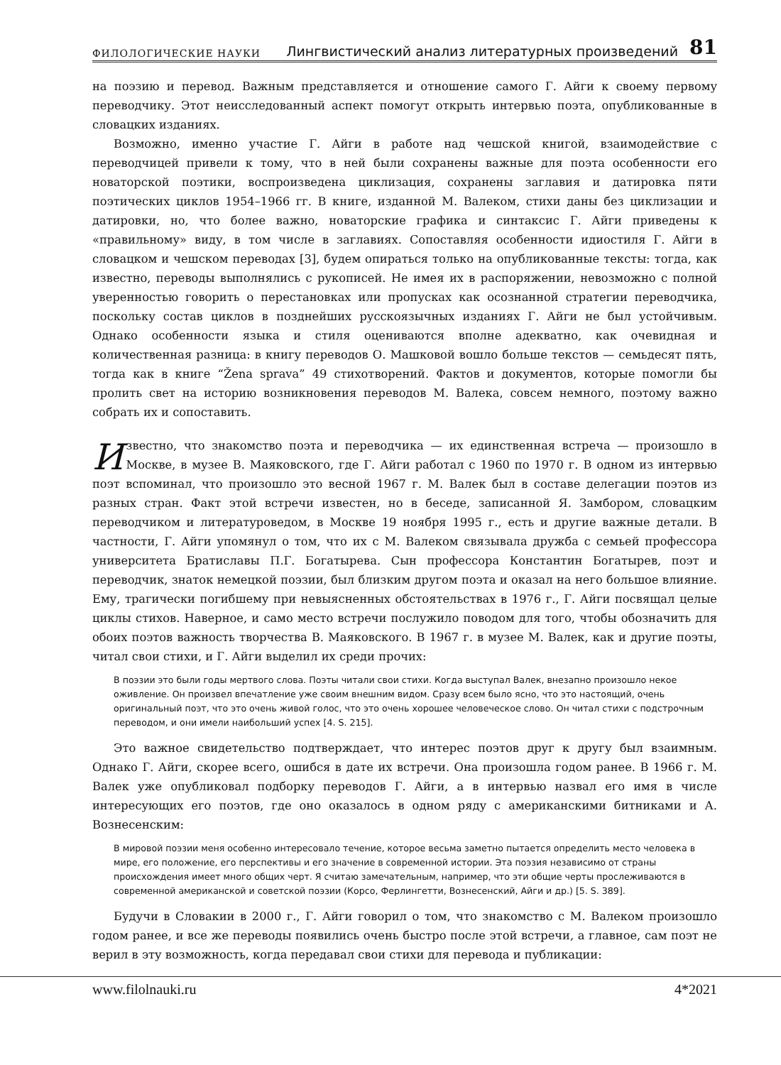ФИЛОЛОГИЧЕСКИЕ НАУКИ Лингвистический анализ литературных произведений 81
на поэзию и перевод. Важным представляется и отношение самого Г. Айги к своему первому переводчику. Этот неисследованный аспект помогут открыть интервью поэта, опубликованные в словацких изданиях.
Возможно, именно участие Г. Айги в работе над чешской книгой, взаимодействие с переводчицей привели к тому, что в ней были сохранены важные для поэта особенности его новаторской поэтики, воспроизведена циклизация, сохранены заглавия и датировка пяти поэтических циклов 1954–1966 гг. В книге, изданной М. Валеком, стихи даны без циклизации и датировки, но, что более важно, новаторские графика и синтаксис Г. Айги приведены к «правильному» виду, в том числе в заглавиях. Сопоставляя особенности идиостиля Г. Айги в словацком и чешском переводах [3], будем опираться только на опубликованные тексты: тогда, как известно, переводы выполнялись с рукописей. Не имея их в распоряжении, невозможно с полной уверенностью говорить о перестановках или пропусках как осознанной стратегии переводчика, поскольку состав циклов в позднейших русскоязычных изданиях Г. Айги не был устойчивым. Однако особенности языка и стиля оцениваются вполне адекватно, как очевидная и количественная разница: в книгу переводов О. Машковой вошло больше текстов — семьдесят пять, тогда как в книге “Žena sprava” 49 стихотворений. Фактов и документов, которые помогли бы пролить свет на историю возникновения переводов М. Валека, совсем немного, поэтому важно собрать их и сопоставить.
Известно, что знакомство поэта и переводчика — их единственная встреча — произошло в Москве, в музее В. Маяковского, где Г. Айги работал с 1960 по 1970 г. В одном из интервью поэт вспоминал, что произошло это весной 1967 г. М. Валек был в составе делегации поэтов из разных стран. Факт этой встречи известен, но в беседе, записанной Я. Замбором, словацким переводчиком и литературоведом, в Москве 19 ноября 1995 г., есть и другие важные детали. В частности, Г. Айги упомянул о том, что их с М. Валеком связывала дружба с семьей профессора университета Братиславы П.Г. Богатырева. Сын профессора Константин Богатырев, поэт и переводчик, знаток немецкой поэзии, был близким другом поэта и оказал на него большое влияние. Ему, трагически погибшему при невыясненных обстоятельствах в 1976 г., Г. Айги посвящал целые циклы стихов. Наверное, и само место встречи послужило поводом для того, чтобы обозначить для обоих поэтов важность творчества В. Маяковского. В 1967 г. в музее М. Валек, как и другие поэты, читал свои стихи, и Г. Айги выделил их среди прочих:
В поэзии это были годы мертвого слова. Поэты читали свои стихи. Когда выступал Валек, внезапно произошло некое оживление. Он произвел впечатление уже своим внешним видом. Сразу всем было ясно, что это настоящий, очень оригинальный поэт, что это очень живой голос, что это очень хорошее человеческое слово. Он читал стихи с подстрочным переводом, и они имели наибольший успех [4. S. 215].
Это важное свидетельство подтверждает, что интерес поэтов друг к другу был взаимным. Однако Г. Айги, скорее всего, ошибся в дате их встречи. Она произошла годом ранее. В 1966 г. М. Валек уже опубликовал подборку переводов Г. Айги, а в интервью назвал его имя в числе интересующих его поэтов, где оно оказалось в одном ряду с американскими битниками и А. Вознесенским:
В мировой поэзии меня особенно интересовало течение, которое весьма заметно пытается определить место человека в мире, его положение, его перспективы и его значение в современной истории. Эта поэзия независимо от страны происхождения имеет много общих черт. Я считаю замечательным, например, что эти общие черты прослеживаются в современной американской и советской поэзии (Корсо, Ферлингетти, Вознесенский, Айги и др.) [5. S. 389].
Будучи в Словакии в 2000 г., Г. Айги говорил о том, что знакомство с М. Валеком произошло годом ранее, и все же переводы появились очень быстро после этой встречи, а главное, сам поэт не верил в эту возможность, когда передавал свои стихи для перевода и публикации:
www.filolnauki.ru 4*2021